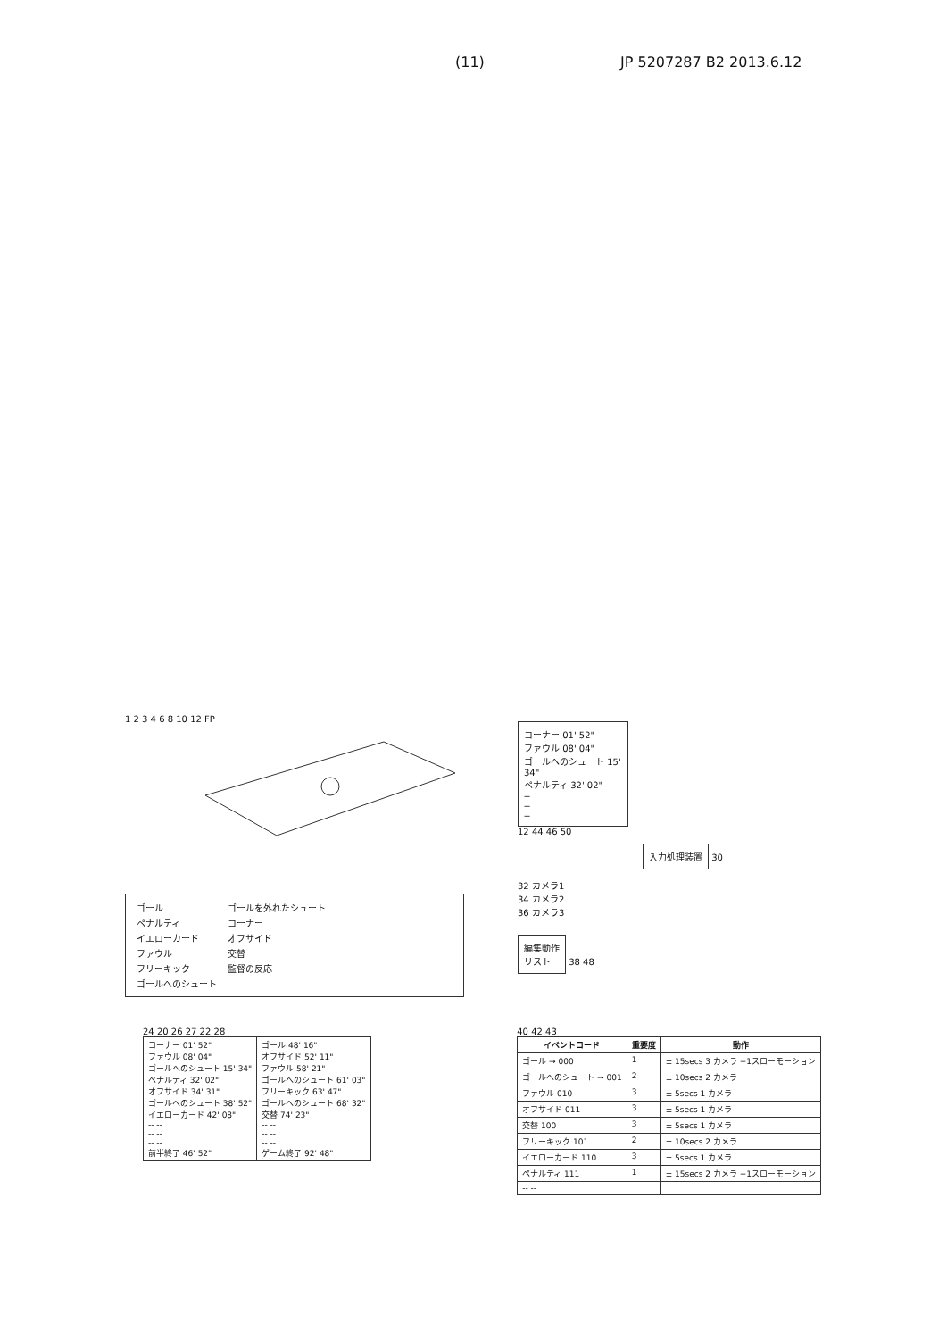(11) JP 5207287 B2 2013.6.12
1 2 3 4 6 8 10 12 FP
| ゴール | ゴールを外れたシュート |
| ペナルティ | コーナー |
| イエローカード | オフサイド |
| ファウル | 交替 |
| フリーキック | 監督の反応 |
| ゴールへのシュート | |
コーナー 01' 52"
ファウル 08' 04"
ゴールへのシュート 15' 34"
ペナルティ 32' 02"
--
--
--
12 44 46 50
入力処理装置
30
32 カメラ1
34 カメラ2
36 カメラ3
編集動作
リスト
38 48
24 20 26 27 22 28
| コーナー 01' 52" ファウル 08' 04" ゴールへのシュート 15' 34" ペナルティ 32' 02" オフサイド 34' 31" ゴールへのシュート 38' 52" イエローカード 42' 08" -- -- -- -- -- -- 前半終了 46' 52" | ゴール 48' 16" オフサイド 52' 11" ファウル 58' 21" ゴールへのシュート 61' 03" フリーキック 63' 47" ゴールへのシュート 68' 32" 交替 74' 23" -- -- -- -- -- -- ゲーム終了 92' 48" |
40 42 43
| イベントコード | 重要度 | 動作 |
| --- | --- | --- |
| ゴール → 000 | 1 | ± 15secs 3 カメラ +1スローモーション |
| ゴールへのシュート → 001 | 2 | ± 10secs 2 カメラ |
| ファウル 010 | 3 | ± 5secs 1 カメラ |
| オフサイド 011 | 3 | ± 5secs 1 カメラ |
| 交替 100 | 3 | ± 5secs 1 カメラ |
| フリーキック 101 | 2 | ± 10secs 2 カメラ |
| イエローカード 110 | 3 | ± 5secs 1 カメラ |
| ペナルティ 111 | 1 | ± 15secs 2 カメラ +1スローモーション |
| -- -- | | |